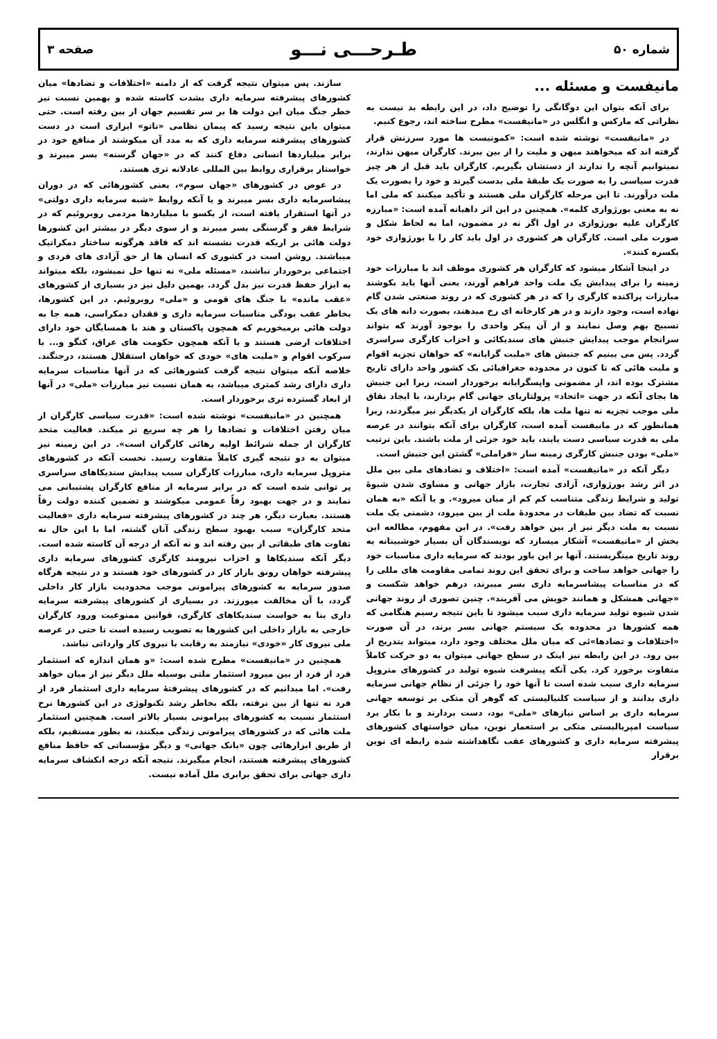شماره ۵۰ طـرحـــی نـــو صفحه ۳
مانیفست و مسئله ...
برای آنکه بتوان این دوگانگی را توضیح داد، در این رابطه بد نیست به نظراتی که مارکس و انگلس در «مانیفست» مطرح ساخته اند، رجوع کنیم.
در «مانیفست» نوشته شده است: «کمونیست ها مورد سرزنش قرار گرفته اند که میخواهند میهن و ملیت را از بین ببرند. کارگران میهن ندارند، نمیتوانیم آنچه را ندارند از دستشان بگیریم. کارگران باید قبل از هر چیز قدرت سیاسی را به صورت یک طبقهٔ ملی بدست گیرند و خود را بصورت یک ملت درآورند. تا این مرحله کارگران ملی هستند و تأکید میکنند که ملی اما نه به معنی بورژوازی کلمه». همچنین در این اثر داهیانه آمده است: «مبارزه کارگران علیه بورژوازی در اول اگر نه در مضمون، اما به لحاظ شکل و صورت ملی است. کارگران هر کشوری در اول باید کار را با بورژوازی خود یکسره کنند».
در اینجا آشکار میشود که کارگران هر کشوری موظف اند با مبارزات خود زمینه را برای پیدایش یک ملت واحد فراهم آورند، یعنی آنها باید بکوشند مبارزات پراکنده کارگری را که در هر کشوری که در روند صنعتی شدن گام نهاده است، وجود دارند و در هر کارخانه ای رخ میدهند، بصورت دانه های یک تسبیح بهم وصل نمایند و از آن پیکر واحدی را بوجود آورند که بتواند سرانجام موجب پیدایش جنبش های سندیکائی و احزاب کارگری سراسری گردد. پس می بینیم که جنبش های «ملیت گرایانه» که خواهان تجزیه اقوام و ملیت هائی که تا کنون در محدوده جغرافیائی یک کشور واحد دارای تاریخ مشترک بوده اند، از مضمونی واپسگرایانه برخوردار است، زیرا این جنبش ها بجای آنکه در جهت «اتحاد» پرولتاریای جهانی گام بردارند، با ایجاد نفاق ملی موجب تجزیه نه تنها ملت ها، بلکه کارگران از یکدیگر نیز میگردند، زیرا همانطور که در مانیفست آمده است، کارگران برای آنکه بتوانند در عرصه ملی به قدرت سیاسی دست یابند، باید خود جزئی از ملت باشند. باین ترتیب «ملی» بودن جنبش کارگری زمینه ساز «فراملی» گشتن این جنبش است.
دیگر آنکه در «مانیفست» آمده است: «اختلاف و تضادهای ملی بین ملل در اثر رشد بورژوازی، آزادی تجارت، بازار جهانی و مساوی شدن شیوهٔ تولید و شرایط زندگی متناسب کم کم از میان میرود». و یا آنکه «به همان نسبت که تضاد بین طبقات در محدودهٔ ملت از بین میرود، دشمنی یک ملت نسبت به ملت دیگر نیز از بین خواهد رفت». در این مفهوم، مطالعه این بخش از «مانیفست» آشکار میسازد که نویسندگان آن بسیار خوشبینانه به روند تاریخ مینگریستند. آنها بر این باور بودند که سرمایه داری مناسبات خود را جهانی خواهد ساخت و برای تحقق این روند تمامی مقاومت های مللی را که در مناسبات پیشاسرمایه داری بسر میبرند، درهم خواهد شکست و «جهانی همشکل و همانند خویش می آفریند». چنین تصوری از روند جهانی شدن شیوه تولید سرمایه داری سبب میشود تا باین نتیجه رسیم هنگامی که همه کشورها در محدوده یک سیستم جهانی بسر برند، در آن صورت «اختلافات و تضادها»ئی که میان ملل مختلف وجود دارد، میتواند بتدریج از بین رود. در این رابطه نیز اینک در سطح جهانی میتوان به دو حرکت کاملاً متفاوت برخورد کرد. یکی آنکه پیشرفت شیوه تولید در کشورهای متروپل سرمایه داری سبب شده است تا آنها خود را جزئی از نظام جهانی سرمایه داری بدانند و از سیاست کلنیالیستی که گوهر آن متکی بر توسعه جهانی سرمایه داری بر اساس نیازهای «ملی» بود، دست بردارند و با بکار برد سیاست امپریالیستی متکی بر استعمار نوین، میان خواستهای کشورهای پیشرفته سرمایه داری و کشورهای عقب نگاهداشته شده رابطه ای نوین برقرار
سازند. پس میتوان نتیجه گرفت که از دامنه «اختلافات و تضادها» میان کشورهای پیشرفته سرمایه داری بشدت کاسته شده و بهمین نسبت نیز خطر جنگ میان این دولت ها بر سر تقسیم جهان از بین رفته است. حتی میتوان باین نتیجه رسید که پیمان نظامی «ناتو» ابزاری است در دست کشورهای پیشرفته سرمایه داری که به مدد آن میکوشند از منافع خود در برابر میلیاردها انسانی دفاع کنند که در «جهان گرسنه» بسر میبرند و خواستار برقراری روابط بین المللی عادلانه تری هستند.
در عوض در کشورهای «جهان سوم»، یعنی کشورهائی که در دوران پیشاسرمایه داری بسر میبرند و یا آنکه روابط «شبه سرمایه داری دولتی» در آنها استقرار یافته است، از یکسو با میلیاردها مردمی روبروئیم که در شرایط فقر و گرسنگی بسر میبرند و از سوی دیگر در بیشتر این کشورها دولت هائی بر اریکه قدرت نشسته اند که فاقد هرگونه ساختار دمکراتیک میباشند. روشن است در کشوری که انسان ها از حق آزادی های فردی و اجتماعی برخوردار نباشند، «مسئله ملی» نه تنها حل نمیشود، بلکه میتواند به ابزار حفظ قدرت نیز بدل گردد. بهمین دلیل نیز در بسیاری از کشورهای «عقب مانده» با جنگ های قومی و «ملی» روبروئیم. در این کشورها، بخاطر عقب بودگی مناسبات سرمایه داری و فقدان دمکراسی، همه جا به دولت هائی برمیخوریم که همچون پاکستان و هند با همسایگان خود دارای اختلافات ارضی هستند و یا آنکه همچون حکومت های عراق، کنگو و... با سرکوب اقوام و «ملیت های» خودی که خواهان استقلال هستند، درجنگند. خلاصه آنکه میتوان نتیجه گرفت کشورهائی که در آنها مناسبات سرمایه داری دارای رشد کمتری میباشد، به همان نسبت نیز مبارزات «ملی» در آنها از ابعاد گسترده تری برخوردار است.
همچنین در «مانیفست» نوشته شده است: «قدرت سیاسی کارگران از میان رفتن اختلافات و تضادها را هر چه سریع تر میکند. فعالیت متحد کارگران از جمله شرائط اولیه رهائی کارگران است». در این زمینه نیز میتوان به دو نتیجه گیری کاملاً متفاوت رسید. نخست آنکه در کشورهای متروپل سرمایه داری، مبارزات کارگران سبب پیدایش سندیکاهای سراسری پر توانی شده است که در برابر سرمایه از منافع کارگران پشتیبانی می نمایند و در جهت بهبود رفاً عمومی میکوشند و تضمین کننده دولت رفاً هستند. بعبارت دیگر، هر چند در کشورهای پیشرفته سرمایه داری «فعالیت متحد کارگران» سبب بهبود سطح زندگی آنان گشته، اما با این حال نه تفاوت های طبقاتی از بین رفته اند و نه آنکه از درجه آن کاسته شده است. دیگر آنکه سندیکاها و احزاب نیرومند کارگری کشورهای سرمایه داری پیشرفته خواهان رونق بازار کار در کشورهای خود هستند و در نتیجه هرگاه صدور سرمایه به کشورهای پیرامونی موجب محدودیت بازار کار داخلی گردد، با آن مخالفت میورزند. در بسیاری از کشورهای پیشرفته سرمایه داری بنا به خواست سندیکاهای کارگری، قوانین ممنوعیت ورود کارگران خارجی به بازار داخلی این کشورها به تصویب رسیده است تا حتی در عرصه ملی نیروی کار «خودی» نیازمند به رقابت با نیروی کار وارداتی نباشد.
همچنین در «مانیفست» مطرح شده است: «و همان اندازه که استثمار فرد از فرد از بین میرود استثمار ملتی بوسیله ملل دیگر نیز از میان خواهد رفت». اما میدانیم که در کشورهای پیشرفتهٔ سرمایه داری استثمار فرد از فرد نه تنها از بین نرفته، بلکه بخاطر رشد تکنولوژی در این کشورها نرخ استثمار نسبت به کشورهای پیرامونی بسیار بالاتر است. همچنین استثمار ملت هائی که در کشورهای پیرامونی زندگی میکنند، نه بطور مستقیم، بلکه از طریق ابزارهائی چون «بانک جهانی» و دیگر مؤسساتی که حافظ منافع کشورهای پیشرفته هستند، انجام میگیرند. نتیجه آنکه درجه انکشاف سرمایه داری جهانی برای تحقق برابری ملل آماده نیست.